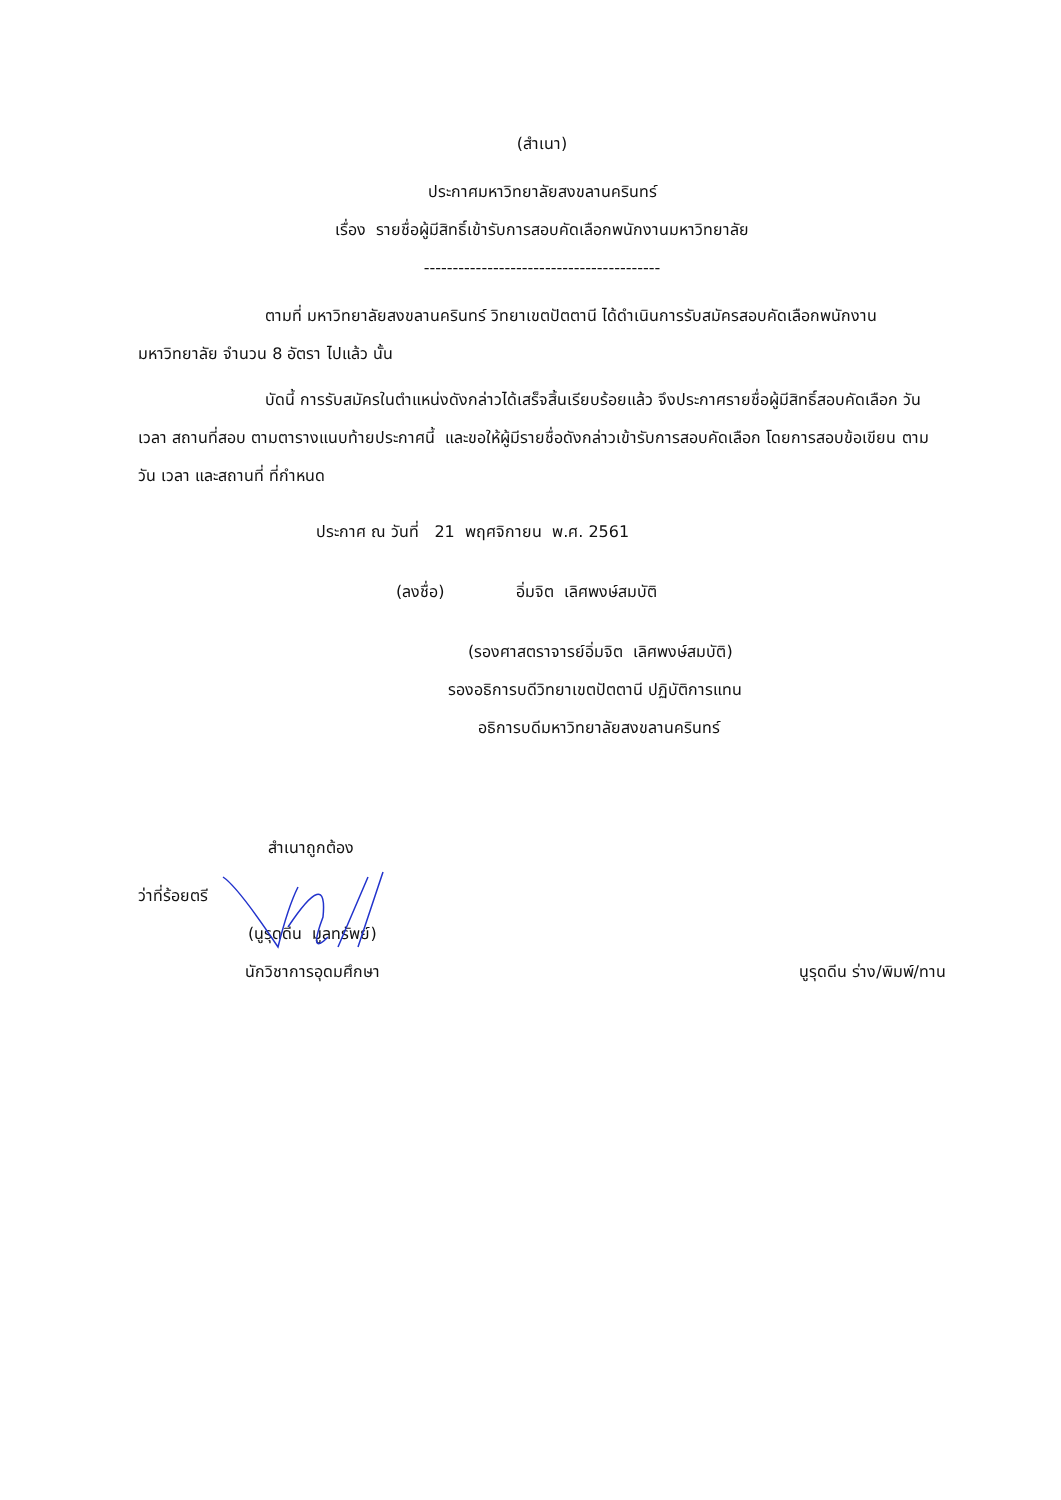(สำเนา)
ประกาศมหาวิทยาลัยสงขลานครินทร์
เรื่อง รายชื่อผู้มีสิทธิ์เข้ารับการสอบคัดเลือกพนักงานมหาวิทยาลัย
-----------------------------------------
ตามที่ มหาวิทยาลัยสงขลานครินทร์ วิทยาเขตปัตตานี ได้ดำเนินการรับสมัครสอบคัดเลือกพนักงานมหาวิทยาลัย จำนวน 8 อัตรา ไปแล้ว นั้น
บัดนี้ การรับสมัครในตำแหน่งดังกล่าวได้เสร็จสิ้นเรียบร้อยแล้ว จึงประกาศรายชื่อผู้มีสิทธิ์สอบคัดเลือก วัน เวลา สถานที่สอบ ตามตารางแนบท้ายประกาศนี้ และขอให้ผู้มีรายชื่อดังกล่าวเข้ารับการสอบคัดเลือก โดยการสอบข้อเขียน ตามวัน เวลา และสถานที่ ที่กำหนด
ประกาศ ณ วันที่ 21 พฤศจิกายน พ.ศ. 2561
(ลงชื่อ) อิ่มจิต เลิศพงษ์สมบัติ
(รองศาสตราจารย์อิ่มจิต เลิศพงษ์สมบัติ)
รองอธิการบดีวิทยาเขตปัตตานี ปฏิบัติการแทน
อธิการบดีมหาวิทยาลัยสงขลานครินทร์
สำเนาถูกต้อง
ว่าที่ร้อยตรี
(นูรุดดีน มูลทรัพย์)
นักวิชาการอุดมศึกษา นูรุดดีน ร่าง/พิมพ์/ทาน